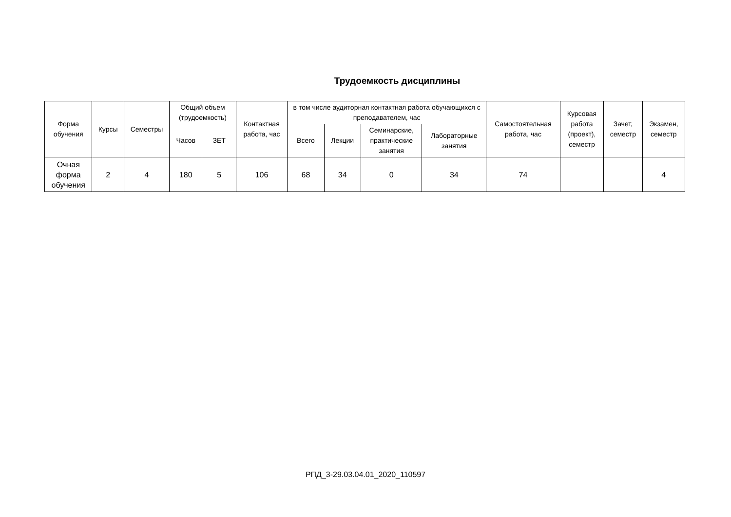Трудоемкость дисциплины
| Форма обучения | Курсы | Семестры | Общий объем (трудоемкость) | | Контактная работа, час | в том числе аудиторная контактная работа обучающихся с преподавателем, час | | | | Самостоятельная работа, час | Курсовая работа (проект), семестр | Зачет, семестр | Экзамен, семестр |
| --- | --- | --- | --- | --- | --- | --- | --- | --- | --- | --- | --- | --- | --- |
| | | | Часов | ЗЕТ | | Всего | Лекции | Семинарские, практические занятия | Лабораторные занятия | | | | |
| Очная форма обучения | 2 | 4 | 180 | 5 | 106 | 68 | 34 | 0 | 34 | 74 | | | 4 |
РПД_3-29.03.04.01_2020_110597